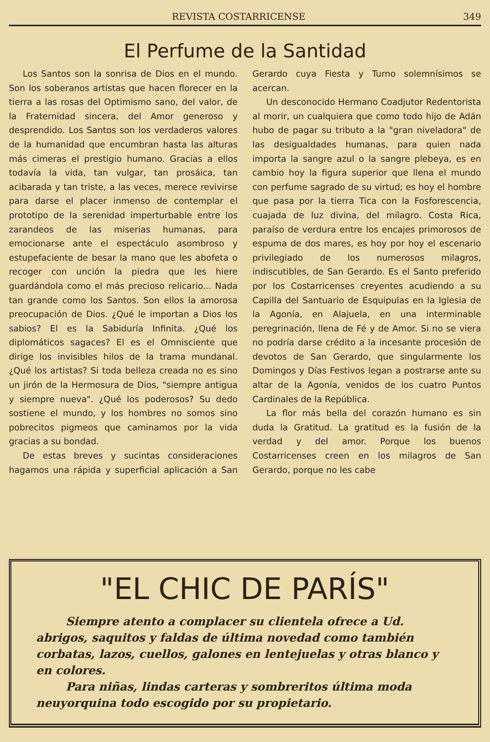REVISTA COSTARRICENSE 349
El Perfume de la Santidad
Los Santos son la sonrisa de Dios en el mundo. Son los soberanos artistas que hacen florecer en la tierra a las rosas del Optimismo sano, del valor, de la Fraternidad sincera, del Amor generoso y desprendido. Los Santos son los verdaderos valores de la humanidad que encumbran hasta las alturas más cimeras el prestigio humano. Gracias a ellos todavía la vida, tan vulgar, tan prosáica, tan acibarada y tan triste, a las veces, merece revivirse para darse el placer inmenso de contemplar el prototipo de la serenidad imperturbable entre los zarandeos de las miserias humanas, para emocionarse ante el espectáculo asombroso y estupefaciente de besar la mano que les abofeta o recoger con unción la piedra que les hiere guardándola como el más precioso relicario... Nada tan grande como los Santos. Son ellos la amorosa preocupación de Dios. ¿Qué le importan a Dios los sabios? El es la Sabiduría Infinita. ¿Qué los diplomáticos sagaces? El es el Omnisciente que dirige los invisibles hilos de la trama mundanal. ¿Qué los artistas? Si toda belleza creada no es sino un jirón de la Hermosura de Dios, "siempre antigua y siempre nueva". ¿Qué los poderosos? Su dedo sostiene el mundo, y los hombres no somos sino pobrecitos pigmeos que caminamos por la vida gracias a su bondad.
De estas breves y sucintas consideraciones hagamos una rápida y superficial aplicación a San Gerardo cuya Fiesta y Turno solemnísimos se acercan.
Un desconocido Hermano Coadjutor Redentorista al morir, un cualquiera que como todo hijo de Adán hubo de pagar su tributo a la "gran niveladora" de las desigualdades humanas, para quien nada importa la sangre azul o la sangre plebeya, es en cambio hoy la figura superior que llena el mundo con perfume sagrado de su virtud; es hoy el hombre que pasa por la tierra Tica con la Fosforescencia, cuajada de luz divina, del milagro. Costa Rica, paraíso de verdura entre los encajes primorosos de espuma de dos mares, es hoy por hoy el escenario privilegiado de los numerosos milagros, indiscutibles, de San Gerardo. Es el Santo preferido por los Costarricenses creyentes acudiendo a su Capilla del Santuario de Esquipulas en la Iglesia de la Agonía, en Alajuela, en una interminable peregrinación, llena de Fé y de Amor. Si no se viera no podría darse crédito a la incesante procesión de devotos de San Gerardo, que singularmente los Domingos y Días Festivos legan a postrarse ante su altar de la Agonía, venidos de los cuatro Puntos Cardinales de la República.
La flor más bella del corazón humano es sin duda la Gratitud. La gratitud es la fusión de la verdad y del amor. Porque los buenos Costarricenses creen en los milagros de San Gerardo, porque no les cabe
"EL CHIC DE PARÍS"
Siempre atento a complacer su clientela ofrece a Ud. abrigos, saquitos y faldas de última novedad como también corbatas, lazos, cuellos, galones en lentejuelas y otras blanco y en colores.
Para niñas, lindas carteras y sombreritos última moda neuyorquina todo escogido por su propietario.